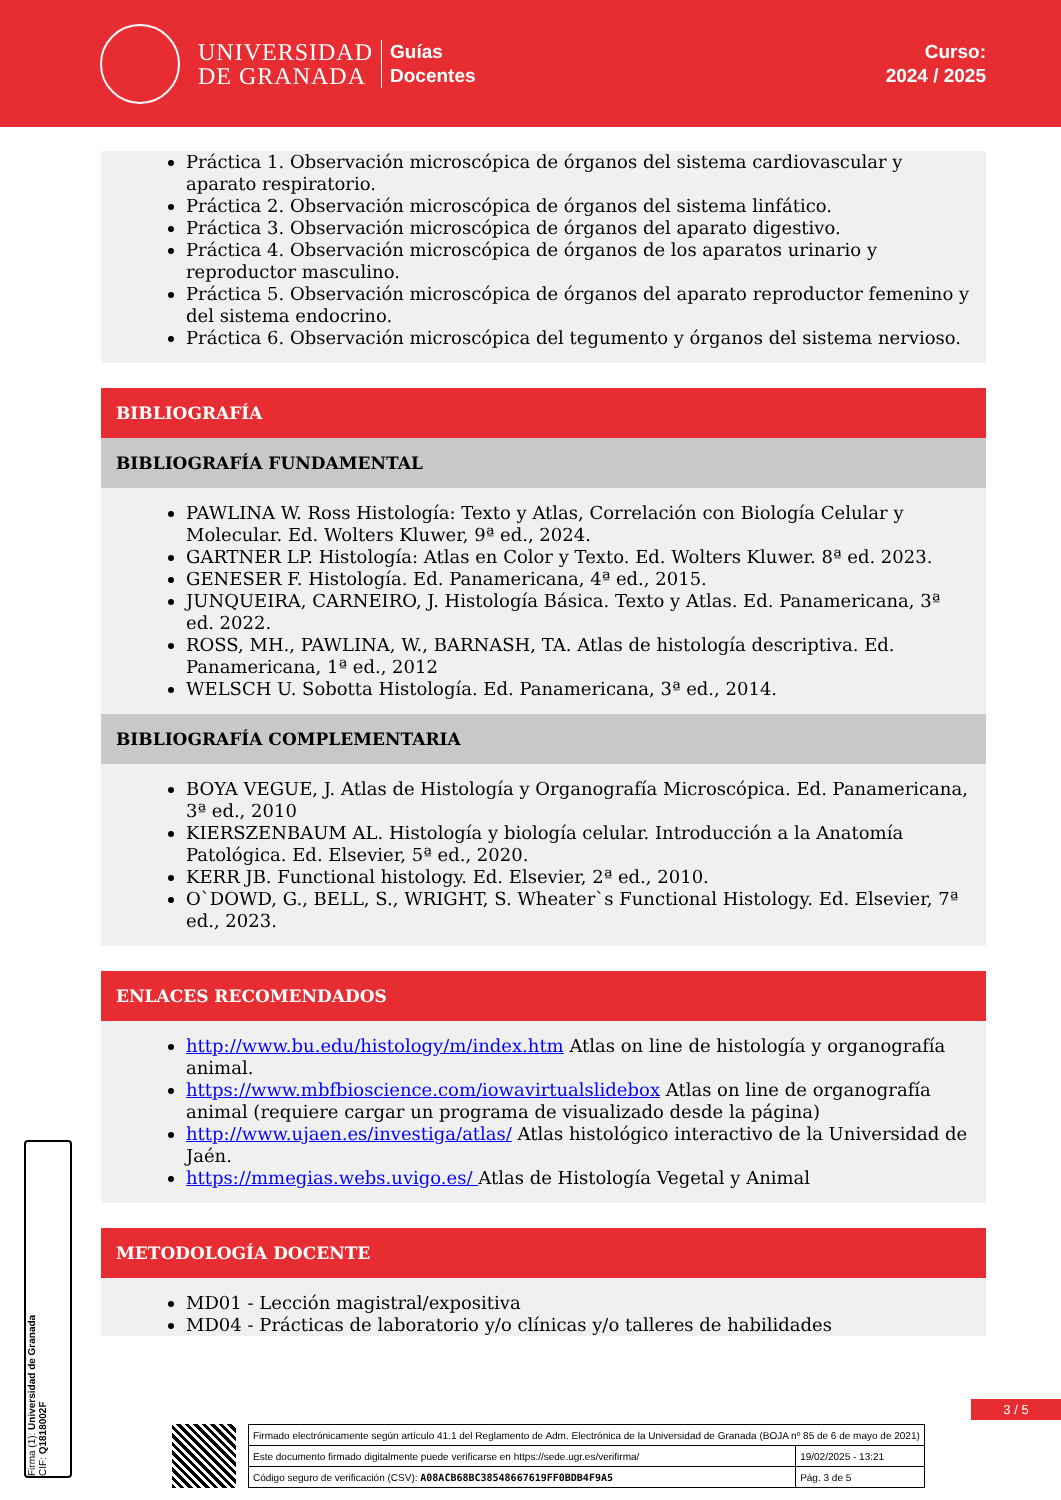UNIVERSIDAD
DE GRANADA
Guías
Docentes
Curso:
2024 / 2025
Práctica 1. Observación microscópica de órganos del sistema cardiovascular y aparato respiratorio.
Práctica 2. Observación microscópica de órganos del sistema linfático.
Práctica 3. Observación microscópica de órganos del aparato digestivo.
Práctica 4. Observación microscópica de órganos de los aparatos urinario y reproductor masculino.
Práctica 5. Observación microscópica de órganos del aparato reproductor femenino y del sistema endocrino.
Práctica 6. Observación microscópica del tegumento y órganos del sistema nervioso.
BIBLIOGRAFÍA
BIBLIOGRAFÍA FUNDAMENTAL
PAWLINA W. Ross Histología: Texto y Atlas, Correlación con Biología Celular y Molecular. Ed. Wolters Kluwer, 9ª ed., 2024.
GARTNER LP. Histología: Atlas en Color y Texto. Ed. Wolters Kluwer. 8ª ed. 2023.
GENESER F. Histología. Ed. Panamericana, 4ª ed., 2015.
JUNQUEIRA, CARNEIRO, J. Histología Básica. Texto y Atlas. Ed. Panamericana, 3ª ed. 2022.
ROSS, MH., PAWLINA, W., BARNASH, TA. Atlas de histología descriptiva. Ed. Panamericana, 1ª ed., 2012
WELSCH U. Sobotta Histología. Ed. Panamericana, 3ª ed., 2014.
BIBLIOGRAFÍA COMPLEMENTARIA
BOYA VEGUE, J. Atlas de Histología y Organografía Microscópica. Ed. Panamericana, 3ª ed., 2010
KIERSZENBAUM AL. Histología y biología celular. Introducción a la Anatomía Patológica. Ed. Elsevier, 5ª ed., 2020.
KERR JB. Functional histology. Ed. Elsevier, 2ª ed., 2010.
O`DOWD, G., BELL, S., WRIGHT, S. Wheater`s Functional Histology. Ed. Elsevier, 7ª ed., 2023.
ENLACES RECOMENDADOS
http://www.bu.edu/histology/m/index.htm Atlas on line de histología y organografía animal.
https://www.mbfbioscience.com/iowavirtualslidebox Atlas on line de organografía animal (requiere cargar un programa de visualizado desde la página)
http://www.ujaen.es/investiga/atlas/ Atlas histológico interactivo de la Universidad de Jaén.
https://mmegias.webs.uvigo.es/ Atlas de Histología Vegetal y Animal
METODOLOGÍA DOCENTE
MD01 - Lección magistral/expositiva
MD04 - Prácticas de laboratorio y/o clínicas y/o talleres de habilidades
Firma (1): Universidad de Granada
CIF: Q1818002F
3 / 5
| Firmado electrónicamente según artículo 41.1 del Reglamento de Adm. Electrónica de la Universidad de Granada (BOJA nº 85 de 6 de mayo de 2021) | |
| Este documento firmado digitalmente puede verificarse en https://sede.ugr.es/verifirma/ | 19/02/2025 - 13:21 |
| Código seguro de verificación (CSV): A08ACB68BC38548667619FF0BDB4F9A5 | Pág. 3 de 5 |